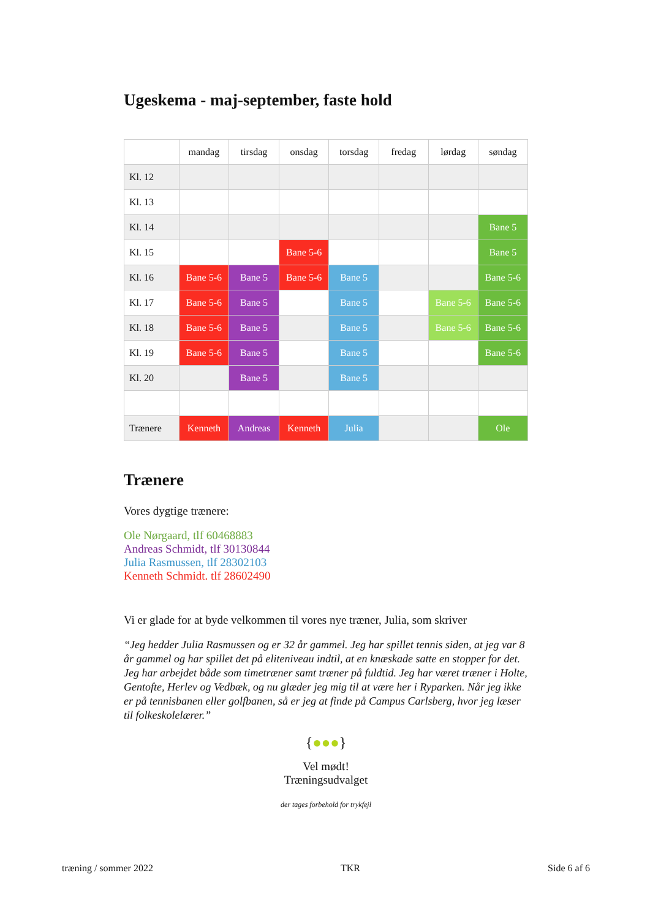Ugeskema - maj-september, faste hold
| | mandag | tirsdag | onsdag | torsdag | fredag | lørdag | søndag |
| --- | --- | --- | --- | --- | --- | --- | --- |
| Kl. 12 | | | | | | | |
| Kl. 13 | | | | | | | |
| Kl. 14 | | | | | | | Bane 5 |
| Kl. 15 | | | Bane 5-6 | | | | Bane 5 |
| Kl. 16 | Bane 5-6 | Bane 5 | Bane 5-6 | Bane 5 | | | Bane 5-6 |
| Kl. 17 | Bane 5-6 | Bane 5 | | Bane 5 | | Bane 5-6 | Bane 5-6 |
| Kl. 18 | Bane 5-6 | Bane 5 | | Bane 5 | | Bane 5-6 | Bane 5-6 |
| Kl. 19 | Bane 5-6 | Bane 5 | | Bane 5 | | | Bane 5-6 |
| Kl. 20 | | Bane 5 | | Bane 5 | | | |
| Trænere | Kenneth | Andreas | Kenneth | Julia | | | Ole |
Trænere
Vores dygtige trænere:
Ole Nørgaard, tlf 60468883
Andreas Schmidt, tlf 30130844
Julia Rasmussen, tlf 28302103
Kenneth Schmidt. tlf 28602490
Vi er glade for at byde velkommen til vores nye træner, Julia, som skriver
“Jeg hedder Julia Rasmussen og er 32 år gammel. Jeg har spillet tennis siden, at jeg var 8 år gammel og har spillet det på eliteniveau indtil, at en knæskade satte en stopper for det. Jeg har arbejdet både som timetræner samt træner på fuldtid. Jeg har været træner i Holte, Gentofte, Herlev og Vedbæk, og nu glæder jeg mig til at være her i Ryparken. Når jeg ikke er på tennisbanen eller golfbanen, så er jeg at finde på Campus Carlsberg, hvor jeg læser til folkeskolelærer.”
{●●●}
Vel mødt!
Træningsudvalget
der tages forbehold for trykfejl
træning / sommer 2022 TKR Side 6 af 6